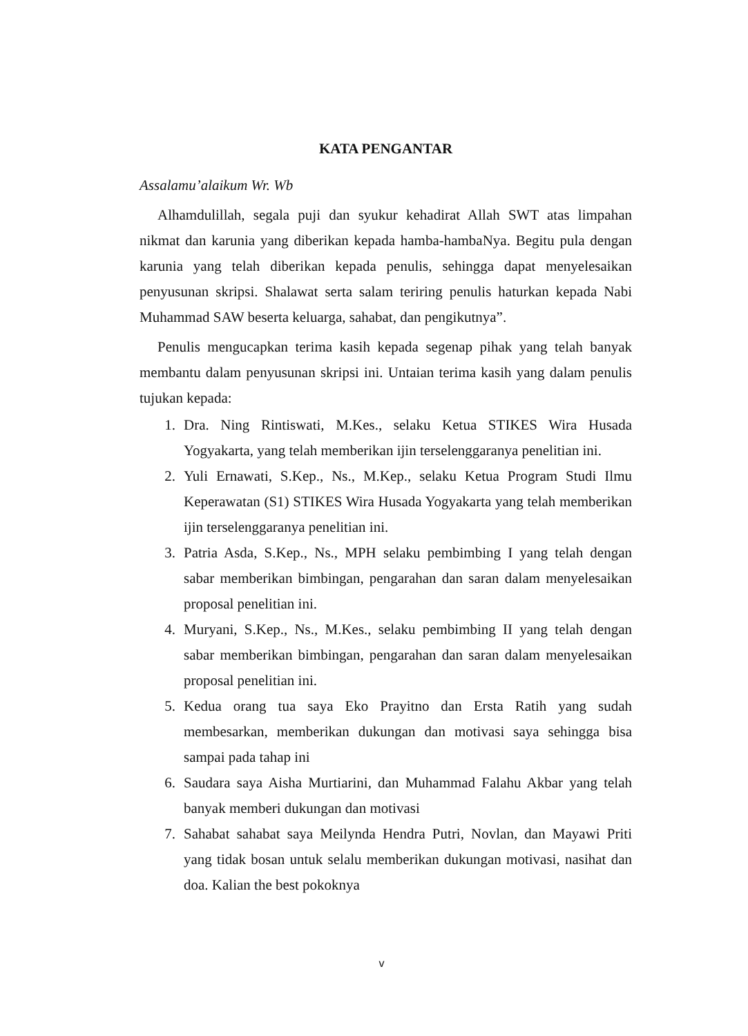KATA PENGANTAR
Assalamu’alaikum Wr. Wb
Alhamdulillah, segala puji dan syukur kehadirat Allah SWT atas limpahan nikmat dan karunia yang diberikan kepada hamba-hambaNya. Begitu pula dengan karunia yang telah diberikan kepada penulis, sehingga dapat menyelesaikan penyusunan skripsi. Shalawat serta salam teriring penulis haturkan kepada Nabi Muhammad SAW beserta keluarga, sahabat, dan pengikutnya”.
Penulis mengucapkan terima kasih kepada segenap pihak yang telah banyak membantu dalam penyusunan skripsi ini. Untaian terima kasih yang dalam penulis tujukan kepada:
1. Dra. Ning Rintiswati, M.Kes., selaku Ketua STIKES Wira Husada Yogyakarta, yang telah memberikan ijin terselenggaranya penelitian ini.
2. Yuli Ernawati, S.Kep., Ns., M.Kep., selaku Ketua Program Studi Ilmu Keperawatan (S1) STIKES Wira Husada Yogyakarta yang telah memberikan ijin terselenggaranya penelitian ini.
3. Patria Asda, S.Kep., Ns., MPH selaku pembimbing I yang telah dengan sabar memberikan bimbingan, pengarahan dan saran dalam menyelesaikan proposal penelitian ini.
4. Muryani, S.Kep., Ns., M.Kes., selaku pembimbing II yang telah dengan sabar memberikan bimbingan, pengarahan dan saran dalam menyelesaikan proposal penelitian ini.
5. Kedua orang tua saya Eko Prayitno dan Ersta Ratih yang sudah membesarkan, memberikan dukungan dan motivasi saya sehingga bisa sampai pada tahap ini
6. Saudara saya Aisha Murtiarini, dan Muhammad Falahu Akbar yang telah banyak memberi dukungan dan motivasi
7. Sahabat sahabat saya Meilynda Hendra Putri, Novlan, dan Mayawi Priti yang tidak bosan untuk selalu memberikan dukungan motivasi, nasihat dan doa. Kalian the best pokoknya
v